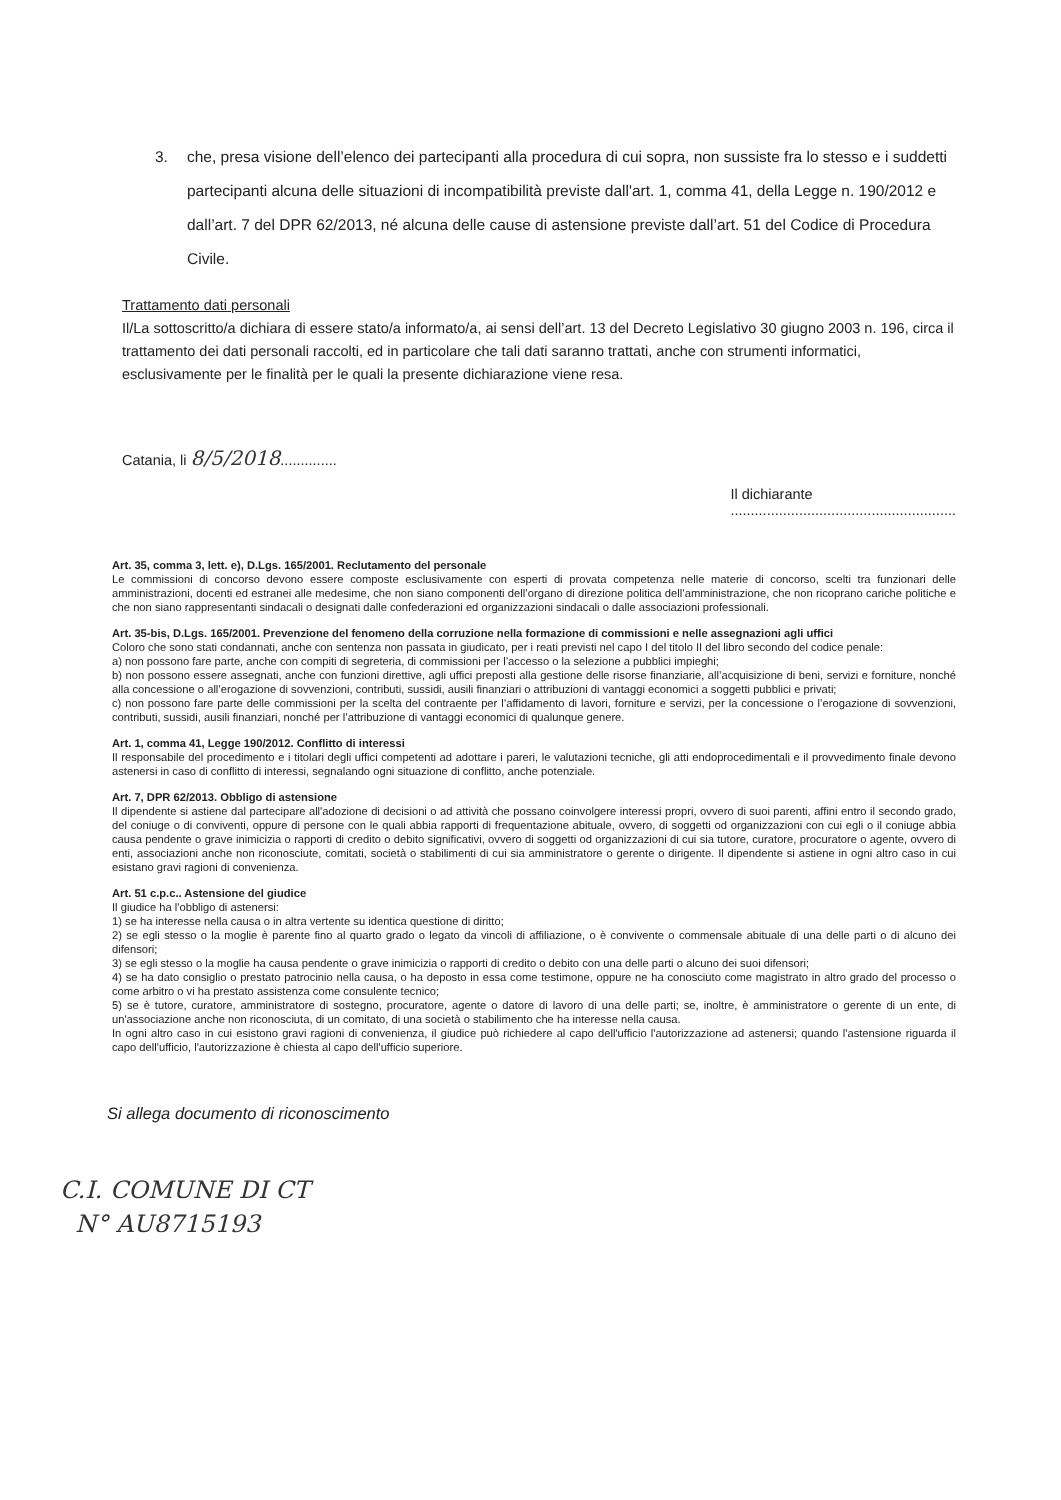3. che, presa visione dell’elenco dei partecipanti alla procedura di cui sopra, non sussiste fra lo stesso e i suddetti partecipanti alcuna delle situazioni di incompatibilità previste dall'art. 1, comma 41, della Legge n. 190/2012 e dall’art. 7 del DPR 62/2013, né alcuna delle cause di astensione previste dall’art. 51 del Codice di Procedura Civile.
Trattamento dati personali
Il/La sottoscritto/a dichiara di essere stato/a informato/a, ai sensi dell’art. 13 del Decreto Legislativo 30 giugno 2003 n. 196, circa il trattamento dei dati personali raccolti, ed in particolare che tali dati saranno trattati, anche con strumenti informatici, esclusivamente per le finalità per le quali la presente dichiarazione viene resa.
Catania, li 8/5/2018..............
Il dichiarante
........................................................
Art. 35, comma 3, lett. e), D.Lgs. 165/2001. Reclutamento del personale
Le commissioni di concorso devono essere composte esclusivamente con esperti di provata competenza nelle materie di concorso, scelti tra funzionari delle amministrazioni, docenti ed estranei alle medesime, che non siano componenti dell’organo di direzione politica dell’amministrazione, che non ricoprano cariche politiche e che non siano rappresentanti sindacali o designati dalle confederazioni ed organizzazioni sindacali o dalle associazioni professionali.
Art. 35-bis, D.Lgs. 165/2001. Prevenzione del fenomeno della corruzione nella formazione di commissioni e nelle assegnazioni agli uffici
Coloro che sono stati condannati, anche con sentenza non passata in giudicato, per i reati previsti nel capo I del titolo II del libro secondo del codice penale:
a) non possono fare parte, anche con compiti di segreteria, di commissioni per l’accesso o la selezione a pubblici impieghi;
b) non possono essere assegnati, anche con funzioni direttive, agli uffici preposti alla gestione delle risorse finanziarie, all’acquisizione di beni, servizi e forniture, nonché alla concessione o all’erogazione di sovvenzioni, contributi, sussidi, ausili finanziari o attribuzioni di vantaggi economici a soggetti pubblici e privati;
c) non possono fare parte delle commissioni per la scelta del contraente per l’affidamento di lavori, forniture e servizi, per la concessione o l’erogazione di sovvenzioni, contributi, sussidi, ausili finanziari, nonché per l’attribuzione di vantaggi economici di qualunque genere.
Art. 1, comma 41, Legge 190/2012. Conflitto di interessi
Il responsabile del procedimento e i titolari degli uffici competenti ad adottare i pareri, le valutazioni tecniche, gli atti endoprocedimentali e il provvedimento finale devono astenersi in caso di conflitto di interessi, segnalando ogni situazione di conflitto, anche potenziale.
Art. 7, DPR 62/2013. Obbligo di astensione
Il dipendente si astiene dal partecipare all'adozione di decisioni o ad attività che possano coinvolgere interessi propri, ovvero di suoi parenti, affini entro il secondo grado, del coniuge o di conviventi, oppure di persone con le quali abbia rapporti di frequentazione abituale, ovvero, di soggetti od organizzazioni con cui egli o il coniuge abbia causa pendente o grave inimicizia o rapporti di credito o debito significativi, ovvero di soggetti od organizzazioni di cui sia tutore, curatore, procuratore o agente, ovvero di enti, associazioni anche non riconosciute, comitati, società o stabilimenti di cui sia amministratore o gerente o dirigente. Il dipendente si astiene in ogni altro caso in cui esistano gravi ragioni di convenienza.
Art. 51 c.p.c.. Astensione del giudice
Il giudice ha l'obbligo di astenersi:
1) se ha interesse nella causa o in altra vertente su identica questione di diritto;
2) se egli stesso o la moglie è parente fino al quarto grado o legato da vincoli di affiliazione, o è convivente o commensale abituale di una delle parti o di alcuno dei difensori;
3) se egli stesso o la moglie ha causa pendente o grave inimicizia o rapporti di credito o debito con una delle parti o alcuno dei suoi difensori;
4) se ha dato consiglio o prestato patrocinio nella causa, o ha deposto in essa come testimone, oppure ne ha conosciuto come magistrato in altro grado del processo o come arbitro o vi ha prestato assistenza come consulente tecnico;
5) se è tutore, curatore, amministratore di sostegno, procuratore, agente o datore di lavoro di una delle parti; se, inoltre, è amministratore o gerente di un ente, di un'associazione anche non riconosciuta, di un comitato, di una società o stabilimento che ha interesse nella causa.
In ogni altro caso in cui esistono gravi ragioni di convenienza, il giudice può richiedere al capo dell'ufficio l'autorizzazione ad astenersi; quando l'astensione riguarda il capo dell'ufficio, l'autorizzazione è chiesta al capo dell'ufficio superiore.
Si allega documento di riconoscimento
C.I. COMUNE DI CT
N° AU8715193